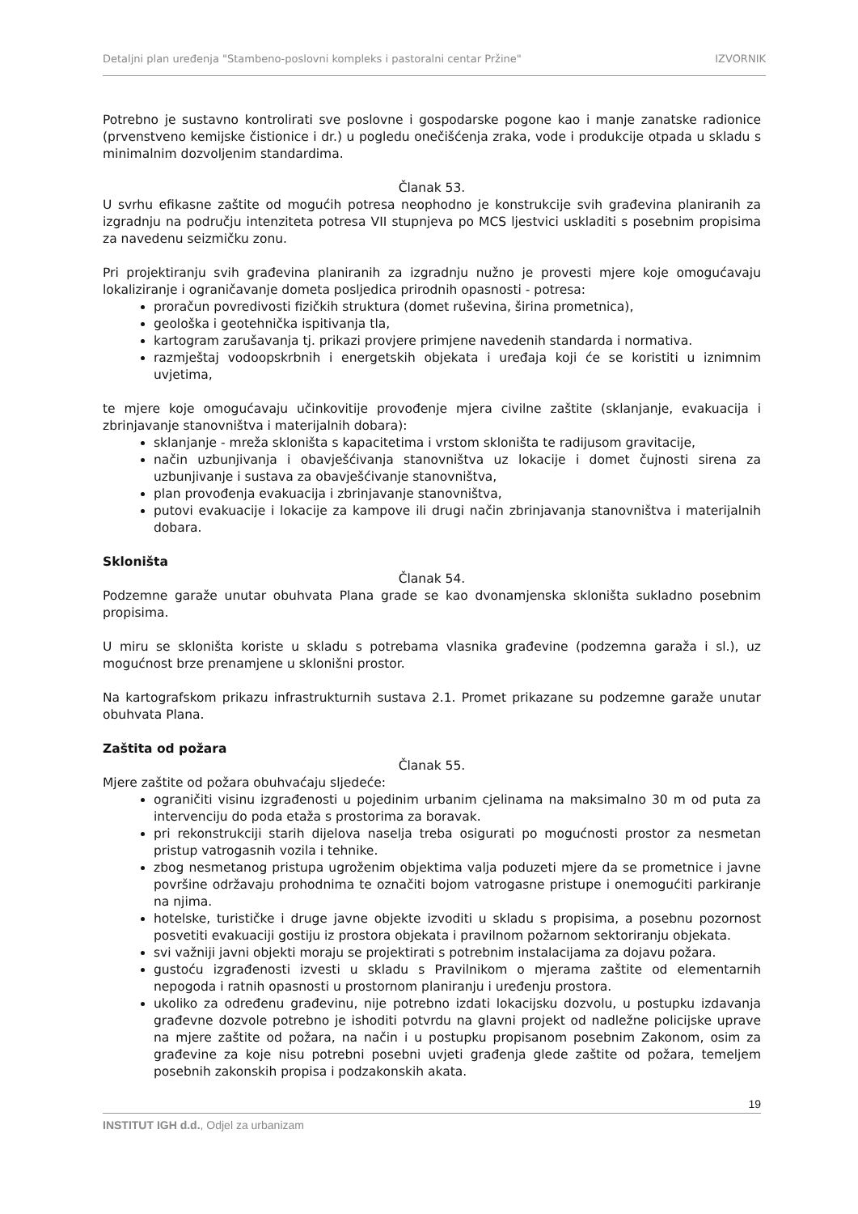Detaljni plan uređenja "Stambeno-poslovni kompleks i pastoralni centar Pržine" IZVORNIK
Potrebno je sustavno kontrolirati sve poslovne i gospodarske pogone kao i manje zanatske radionice (prvenstveno kemijske čistionice i dr.) u pogledu onečišćenja zraka, vode i produkcije otpada u skladu s minimalnim dozvoljenim standardima.
Članak 53.
U svrhu efikasne zaštite od mogućih potresa neophodno je konstrukcije svih građevina planiranih za izgradnju na području intenziteta potresa VII stupnjeva po MCS ljestvici uskladiti s posebnim propisima za navedenu seizmičku zonu.
Pri projektiranju svih građevina planiranih za izgradnju nužno je provesti mjere koje omogućavaju lokaliziranje i ograničavanje dometa posljedica prirodnih opasnosti - potresa:
proračun povredivosti fizičkih struktura (domet ruševina, širina prometnica),
geološka i geotehnička ispitivanja tla,
kartogram zarušavanja tj. prikazi provjere primjene navedenih standarda i normativa.
razmještaj vodoopskrbnih i energetskih objekata i uređaja koji će se koristiti u iznimnim uvjetima,
te mjere koje omogućavaju učinkovitije provođenje mjera civilne zaštite (sklanjanje, evakuacija i zbrinjavanje stanovništva i materijalnih dobara):
sklanjanje - mreža skloništa s kapacitetima i vrstom skloništa te radijusom gravitacije,
način uzbunjivanja i obavješćivanja stanovništva uz lokacije i domet čujnosti sirena za uzbunjivanje i sustava za obavješćivanje stanovništva,
plan provođenja evakuacija i zbrinjavanje stanovništva,
putovi evakuacije i lokacije za kampove ili drugi način zbrinjavanja stanovništva i materijalnih dobara.
Skloništa
Članak 54.
Podzemne garaže unutar obuhvata Plana grade se kao dvonamjenska skloništa sukladno posebnim propisima.
U miru se skloništa koriste u skladu s potrebama vlasnika građevine (podzemna garaža i sl.), uz mogućnost brze prenamjene u sklonišni prostor.
Na kartografskom prikazu infrastrukturnih sustava 2.1. Promet prikazane su podzemne garaže unutar obuhvata Plana.
Zaštita od požara
Članak 55.
Mjere zaštite od požara obuhvaćaju sljedeće:
ograničiti visinu izgrađenosti u pojedinim urbanim cjelinama na maksimalno 30 m od puta za intervenciju do poda etaža s prostorima za boravak.
pri rekonstrukciji starih dijelova naselja treba osigurati po mogućnosti prostor za nesmetan pristup vatrogasnih vozila i tehnike.
zbog nesmetanog pristupa ugroženim objektima valja poduzeti mjere da se prometnice i javne površine održavaju prohodnima te označiti bojom vatrogasne pristupe i onemogućiti parkiranje na njima.
hotelske, turističke i druge javne objekte izvoditi u skladu s propisima, a posebnu pozornost posvetiti evakuaciji gostiju iz prostora objekata i pravilnom požarnom sektoriranju objekata.
svi važniji javni objekti moraju se projektirati s potrebnim instalacijama za dojavu požara.
gustoću izgrađenosti izvesti u skladu s Pravilnikom o mjerama zaštite od elementarnih nepogoda i ratnih opasnosti u prostornom planiranju i uređenju prostora.
ukoliko za određenu građevinu, nije potrebno izdati lokacijsku dozvolu, u postupku izdavanja građevne dozvole potrebno je ishoditi potvrdu na glavni projekt od nadležne policijske uprave na mjere zaštite od požara, na način i u postupku propisanom posebnim Zakonom, osim za građevine za koje nisu potrebni posebni uvjeti građenja glede zaštite od požara, temeljem posebnih zakonskih propisa i podzakonskih akata.
19
INSTITUT IGH d.d., Odjel za urbanizam